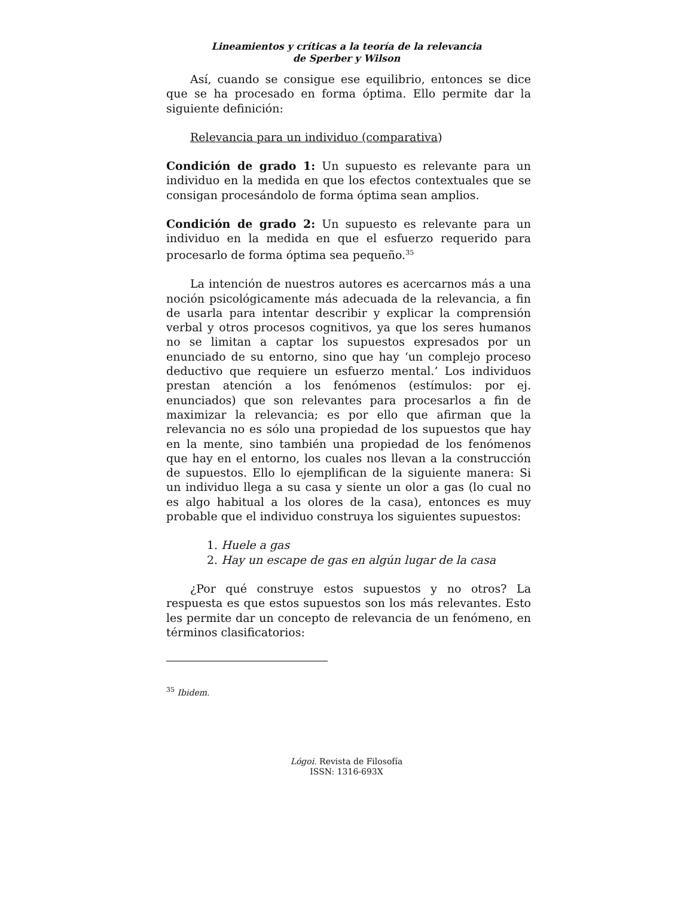Lineamientos y críticas a la teoría de la relevancia
de Sperber y Wilson
Así, cuando se consigue ese equilibrio, entonces se dice que se ha procesado en forma óptima. Ello permite dar la siguiente definición:
Relevancia para un individuo (comparativa)
Condición de grado 1: Un supuesto es relevante para un individuo en la medida en que los efectos contextuales que se consigan procesándolo de forma óptima sean amplios.
Condición de grado 2: Un supuesto es relevante para un individuo en la medida en que el esfuerzo requerido para procesarlo de forma óptima sea pequeño.<sup>35</sup>
La intención de nuestros autores es acercarnos más a una noción psicológicamente más adecuada de la relevancia, a fin de usarla para intentar describir y explicar la comprensión verbal y otros procesos cognitivos, ya que los seres humanos no se limitan a captar los supuestos expresados por un enunciado de su entorno, sino que hay ‘un complejo proceso deductivo que requiere un esfuerzo mental.’ Los individuos prestan atención a los fenómenos (estímulos: por ej. enunciados) que son relevantes para procesarlos a fin de maximizar la relevancia; es por ello que afirman que la relevancia no es sólo una propiedad de los supuestos que hay en la mente, sino también una propiedad de los fenómenos que hay en el entorno, los cuales nos llevan a la construcción de supuestos. Ello lo ejemplifican de la siguiente manera: Si un individuo llega a su casa y siente un olor a gas (lo cual no es algo habitual a los olores de la casa), entonces es muy probable que el individuo construya los siguientes supuestos:
1. Huele a gas
2. Hay un escape de gas en algún lugar de la casa
¿Por qué construye estos supuestos y no otros? La respuesta es que estos supuestos son los más relevantes. Esto les permite dar un concepto de relevancia de un fenómeno, en términos clasificatorios:
<sup>35</sup> Ibidem.
Lógoi. Revista de Filosofía
ISSN: 1316-693X